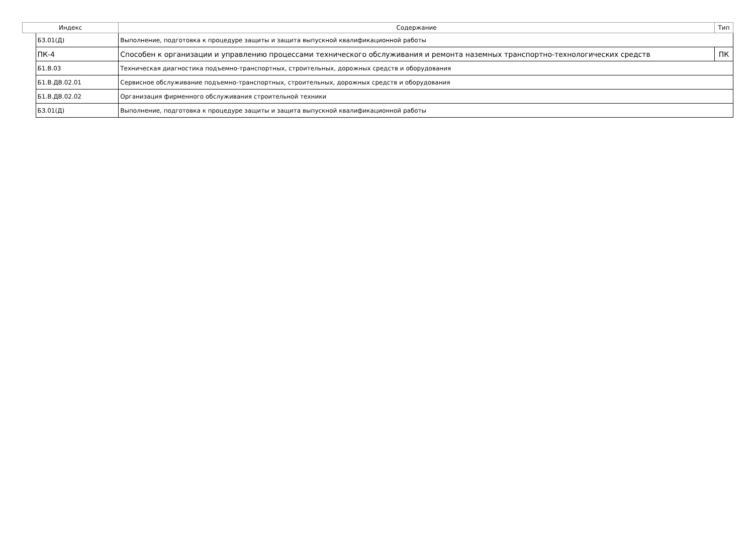| Индекс | | Содержание | Тип |
| --- | --- | --- | --- |
| | Б3.01(Д) | Выполнение, подготовка к процедуре защиты и защита выпускной квалификационной работы | |
| | ПК-4 | Способен к организации и управлению процессами технического обслуживания и ремонта наземных транспортно-технологических средств | ПК |
| | Б1.В.03 | Техническая диагностика подъемно-транспортных, строительных, дорожных средств и оборудования | |
| | Б1.В.ДВ.02.01 | Сервисное обслуживание подъемно-транспортных, строительных, дорожных средств и оборудования | |
| | Б1.В.ДВ.02.02 | Организация фирменного обслуживания строительной техники | |
| | Б3.01(Д) | Выполнение, подготовка к процедуре защиты и защита выпускной квалификационной работы | |